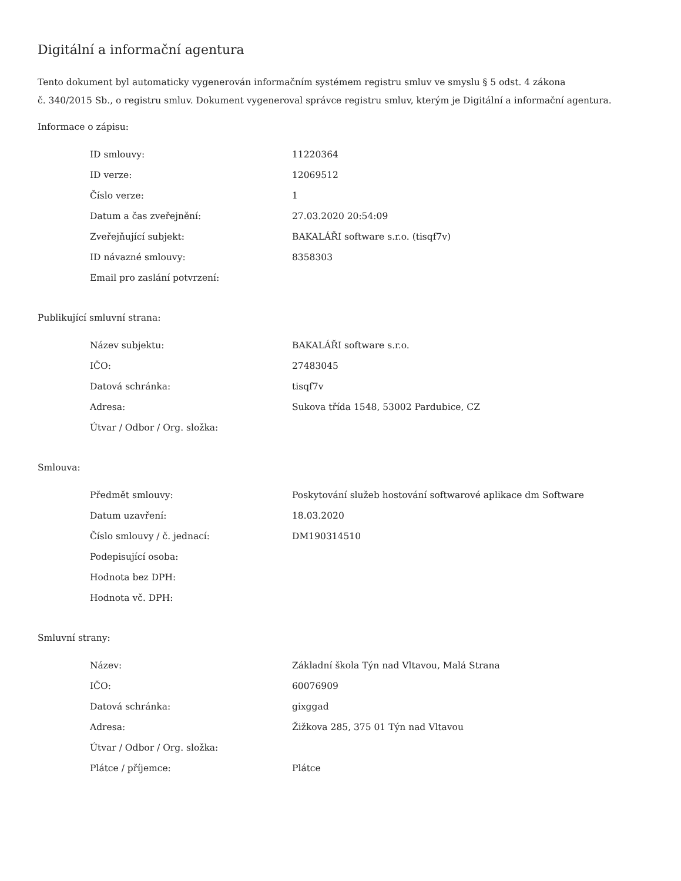Digitální a informační agentura
Tento dokument byl automaticky vygenerován informačním systémem registru smluv ve smyslu § 5 odst. 4 zákona
č. 340/2015 Sb., o registru smluv. Dokument vygeneroval správce registru smluv, kterým je Digitální a informační agentura.
Informace o zápisu:
| ID smlouvy: | 11220364 |
| ID verze: | 12069512 |
| Číslo verze: | 1 |
| Datum a čas zveřejnění: | 27.03.2020 20:54:09 |
| Zveřejňující subjekt: | BAKALÁŘI software s.r.o. (tisqf7v) |
| ID návazné smlouvy: | 8358303 |
| Email pro zaslání potvrzení: | |
Publikující smluvní strana:
| Název subjektu: | BAKALÁŘI software s.r.o. |
| IČO: | 27483045 |
| Datová schránka: | tisqf7v |
| Adresa: | Sukova třída 1548, 53002 Pardubice, CZ |
| Útvar / Odbor / Org. složka: | |
Smlouva:
| Předmět smlouvy: | Poskytování služeb hostování softwarové aplikace dm Software |
| Datum uzavření: | 18.03.2020 |
| Číslo smlouvy / č. jednací: | DM190314510 |
| Podepisující osoba: | |
| Hodnota bez DPH: | |
| Hodnota vč. DPH: | |
Smluvní strany:
| Název: | Základní škola Týn nad Vltavou, Malá Strana |
| IČO: | 60076909 |
| Datová schránka: | gixggad |
| Adresa: | Žižkova 285, 375 01 Týn nad Vltavou |
| Útvar / Odbor / Org. složka: | |
| Plátce / příjemce: | Plátce |